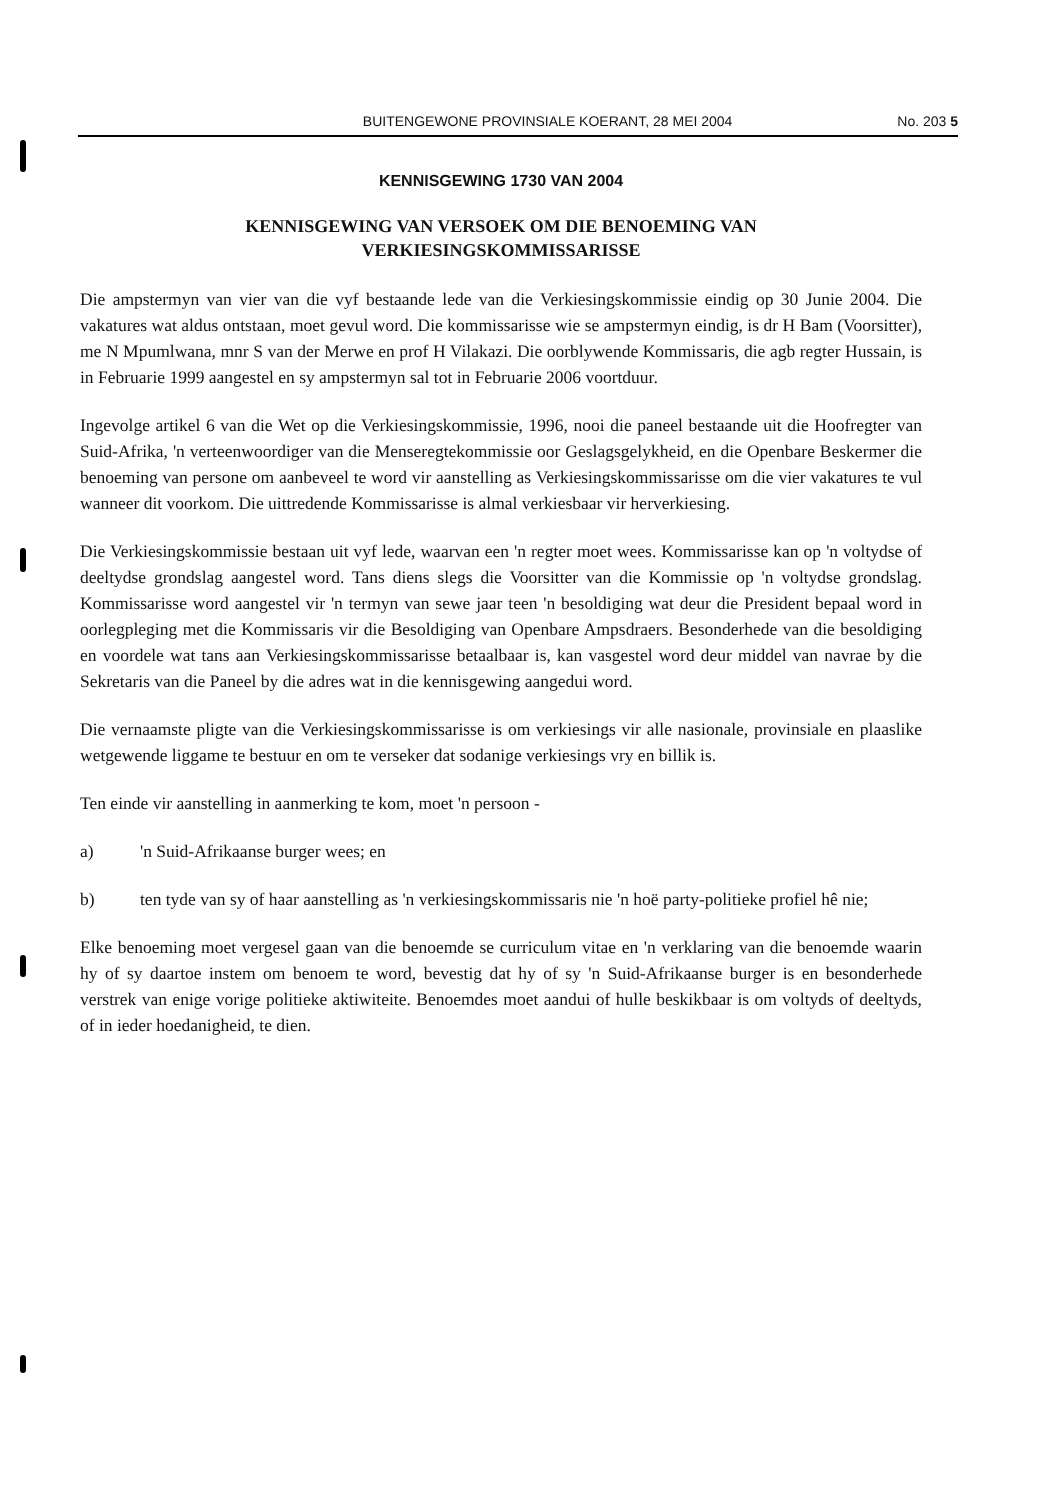BUITENGEWONE PROVINSIALE KOERANT, 28 MEI 2004 No. 203 5
KENNISGEWING 1730 VAN 2004
KENNISGEWING VAN VERSOEK OM DIE BENOEMING VAN
VERKIESINGSKOMMISSARISSE
Die ampstermyn van vier van die vyf bestaande lede van die Verkiesingskommissie eindig op 30 Junie 2004. Die vakatures wat aldus ontstaan, moet gevul word. Die kommissarisse wie se ampstermyn eindig, is dr H Bam (Voorsitter), me N Mpumlwana, mnr S van der Merwe en prof H Vilakazi. Die oorblywende Kommissaris, die agb regter Hussain, is in Februarie 1999 aangestel en sy ampstermyn sal tot in Februarie 2006 voortduur.
Ingevolge artikel 6 van die Wet op die Verkiesingskommissie, 1996, nooi die paneel bestaande uit die Hoofregter van Suid-Afrika, 'n verteenwoordiger van die Menseregtekommissie oor Geslagsgelykheid, en die Openbare Beskermer die benoeming van persone om aanbeveel te word vir aanstelling as Verkiesingskommissarisse om die vier vakatures te vul wanneer dit voorkom. Die uittredende Kommissarisse is almal verkiesbaar vir herverkiesing.
Die Verkiesingskommissie bestaan uit vyf lede, waarvan een 'n regter moet wees. Kommissarisse kan op 'n voltydse of deeltydse grondslag aangestel word. Tans diens slegs die Voorsitter van die Kommissie op 'n voltydse grondslag. Kommissarisse word aangestel vir 'n termyn van sewe jaar teen 'n besoldiging wat deur die President bepaal word in oorlegpleging met die Kommissaris vir die Besoldiging van Openbare Ampsdraers. Besonderhede van die besoldiging en voordele wat tans aan Verkiesingskommissarisse betaalbaar is, kan vasgestel word deur middel van navrae by die Sekretaris van die Paneel by die adres wat in die kennisgewing aangedui word.
Die vernaamste pligte van die Verkiesingskommissarisse is om verkiesings vir alle nasionale, provinsiale en plaaslike wetgewende liggame te bestuur en om te verseker dat sodanige verkiesings vry en billik is.
Ten einde vir aanstelling in aanmerking te kom, moet 'n persoon -
a) 'n Suid-Afrikaanse burger wees; en
b) ten tyde van sy of haar aanstelling as 'n verkiesingskommissaris nie 'n hoë party-politieke profiel hê nie;
Elke benoeming moet vergesel gaan van die benoemde se curriculum vitae en 'n verklaring van die benoemde waarin hy of sy daartoe instem om benoem te word, bevestig dat hy of sy 'n Suid-Afrikaanse burger is en besonderhede verstrek van enige vorige politieke aktiwiteite. Benoemdes moet aandui of hulle beskikbaar is om voltyds of deeltyds, of in ieder hoedanigheid, te dien.